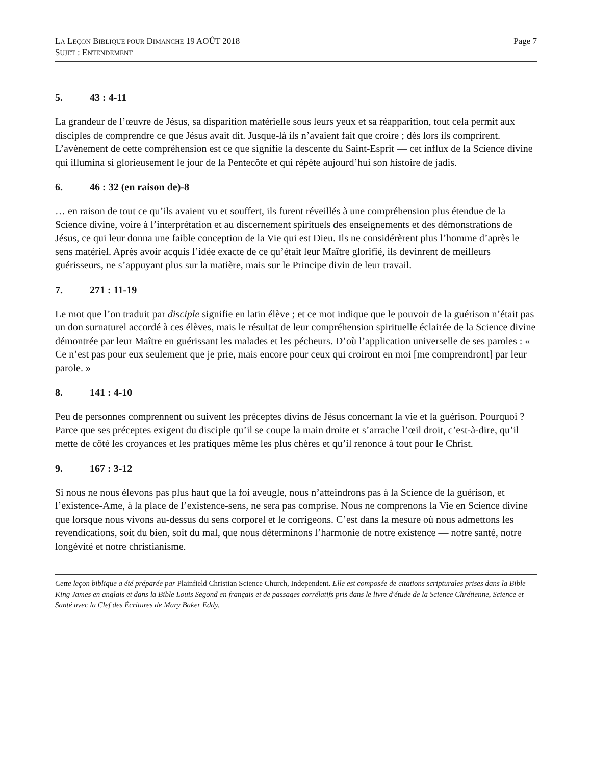LA LEÇON BIBLIQUE POUR DIMANCHE 19 AOÛT 2018
SUJET : ENTENDEMENT
Page 7
5. 43 : 4-11
La grandeur de l’œuvre de Jésus, sa disparition matérielle sous leurs yeux et sa réapparition, tout cela permit aux disciples de comprendre ce que Jésus avait dit. Jusque-là ils n’avaient fait que croire ; dès lors ils comprirent. L’avènement de cette compréhension est ce que signifie la descente du Saint-Esprit — cet influx de la Science divine qui illumina si glorieusement le jour de la Pentecôte et qui répète aujourd’hui son histoire de jadis.
6. 46 : 32 (en raison de)-8
… en raison de tout ce qu’ils avaient vu et souffert, ils furent réveillés à une compréhension plus étendue de la Science divine, voire à l’interprétation et au discernement spirituels des enseignements et des démonstrations de Jésus, ce qui leur donna une faible conception de la Vie qui est Dieu. Ils ne considérèrent plus l’homme d’après le sens matériel. Après avoir acquis l’idée exacte de ce qu’était leur Maître glorifié, ils devinrent de meilleurs guérisseurs, ne s’appuyant plus sur la matière, mais sur le Principe divin de leur travail.
7. 271 : 11-19
Le mot que l’on traduit par disciple signifie en latin élève ; et ce mot indique que le pouvoir de la guérison n’était pas un don surnaturel accordé à ces élèves, mais le résultat de leur compréhension spirituelle éclairée de la Science divine démontrée par leur Maître en guérissant les malades et les pécheurs. D’où l’application universelle de ses paroles : « Ce n’est pas pour eux seulement que je prie, mais encore pour ceux qui croiront en moi [me comprendront] par leur parole. »
8. 141 : 4-10
Peu de personnes comprennent ou suivent les préceptes divins de Jésus concernant la vie et la guérison. Pourquoi ? Parce que ses préceptes exigent du disciple qu’il se coupe la main droite et s’arrache l’œil droit, c’est-à-dire, qu’il mette de côté les croyances et les pratiques même les plus chères et qu’il renonce à tout pour le Christ.
9. 167 : 3-12
Si nous ne nous élevons pas plus haut que la foi aveugle, nous n’atteindrons pas à la Science de la guérison, et l’existence-Ame, à la place de l’existence-sens, ne sera pas comprise. Nous ne comprenons la Vie en Science divine que lorsque nous vivons au-dessus du sens corporel et le corrigeons. C’est dans la mesure où nous admettons les revendications, soit du bien, soit du mal, que nous déterminons l’harmonie de notre existence — notre santé, notre longévité et notre christianisme.
Cette leçon biblique a été préparée par Plainfield Christian Science Church, Independent. Elle est composée de citations scripturales prises dans la Bible King James en anglais et dans la Bible Louis Segond en français et de passages corrélatifs pris dans le livre d'étude de la Science Chrétienne, Science et Santé avec la Clef des Écritures de Mary Baker Eddy.